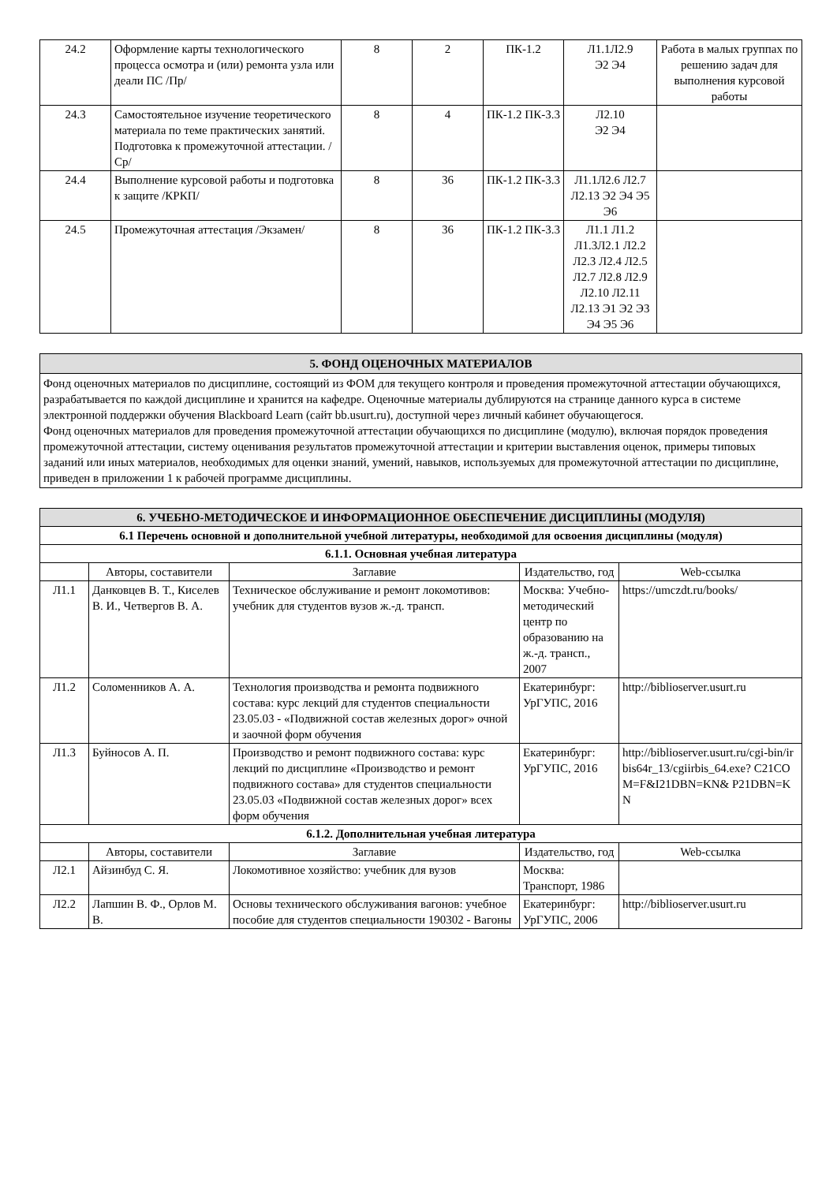| 24.2 | Оформление карты технологического процесса осмотра и (или) ремонта узла или деали ПС /Пр/ | 8 | 2 | ПК-1.2 | Л1.1Л2.9 Э2 Э4 | Работа в малых группах по решению задач для выполнения курсовой работы |
| 24.3 | Самостоятельное изучение теоретического материала по теме практических занятий. Подготовка к промежуточной аттестации. /Ср/ | 8 | 4 | ПК-1.2 ПК-3.3 | Л2.10 Э2 Э4 | |
| 24.4 | Выполнение курсовой работы и подготовка к защите /КРКП/ | 8 | 36 | ПК-1.2 ПК-3.3 | Л1.1Л2.6 Л2.7 Л2.13 Э2 Э4 Э5 Э6 | |
| 24.5 | Промежуточная аттестация /Экзамен/ | 8 | 36 | ПК-1.2 ПК-3.3 | Л1.1 Л1.2 Л1.3Л2.1 Л2.2 Л2.3 Л2.4 Л2.5 Л2.7 Л2.8 Л2.9 Л2.10 Л2.11 Л2.13 Э1 Э2 Э3 Э4 Э5 Э6 | |
5. ФОНД ОЦЕНОЧНЫХ МАТЕРИАЛОВ
Фонд оценочных материалов по дисциплине, состоящий из ФОМ для текущего контроля и проведения промежуточной аттестации обучающихся, разрабатывается по каждой дисциплине и хранится на кафедре. Оценочные материалы дублируются на странице данного курса в системе электронной поддержки обучения Blackboard Learn (сайт bb.usurt.ru), доступной через личный кабинет обучающегося.
Фонд оценочных материалов для проведения промежуточной аттестации обучающихся по дисциплине (модулю), включая порядок проведения промежуточной аттестации, систему оценивания результатов промежуточной аттестации и критерии выставления оценок, примеры типовых заданий или иных материалов, необходимых для оценки знаний, умений, навыков, используемых для промежуточной аттестации по дисциплине, приведен в приложении 1 к рабочей программе дисциплины.
| 6. УЧЕБНО-МЕТОДИЧЕСКОЕ И ИНФОРМАЦИОННОЕ ОБЕСПЕЧЕНИЕ ДИСЦИПЛИНЫ (МОДУЛЯ) | | | | |
| 6.1 Перечень основной и дополнительной учебной литературы, необходимой для освоения дисциплины (модуля) | | | | |
| 6.1.1. Основная учебная литература | | | | |
| | Авторы, составители | Заглавие | Издательство, год | Web-ссылка |
| Л1.1 | Данковцев В. Т., Киселев В. И., Четвергов В. А. | Техническое обслуживание и ремонт локомотивов: учебник для студентов вузов ж.-д. трансп. | Москва: Учебно-методический центр по образованию на ж.-д. трансп., 2007 | https://umczdt.ru/books/ |
| Л1.2 | Соломенников А. А. | Технология производства и ремонта подвижного состава: курс лекций для студентов специальности 23.05.03 - «Подвижной состав железных дорог» очной и заочной форм обучения | Екатеринбург: УрГУПС, 2016 | http://biblioserver.usurt.ru |
| Л1.3 | Буйносов А. П. | Производство и ремонт подвижного состава: курс лекций по дисциплине «Производство и ремонт подвижного состава» для студентов специальности 23.05.03 «Подвижной состав железных дорог» всех форм обучения | Екатеринбург: УрГУПС, 2016 | http://biblioserver.usurt.ru/cgi-bin/irbis64r_13/cgiirbis_64.exe? C21COM=F&I21DBN=KN& P21DBN=KN |
| 6.1.2. Дополнительная учебная литература | | | | |
| | Авторы, составители | Заглавие | Издательство, год | Web-ссылка |
| Л2.1 | Айзинбуд С. Я. | Локомотивное хозяйство: учебник для вузов | Москва: Транспорт, 1986 | |
| Л2.2 | Лапшин В. Ф., Орлов М. В. | Основы технического обслуживания вагонов: учебное пособие для студентов специальности 190302 - Вагоны | Екатеринбург: УрГУПС, 2006 | http://biblioserver.usurt.ru |